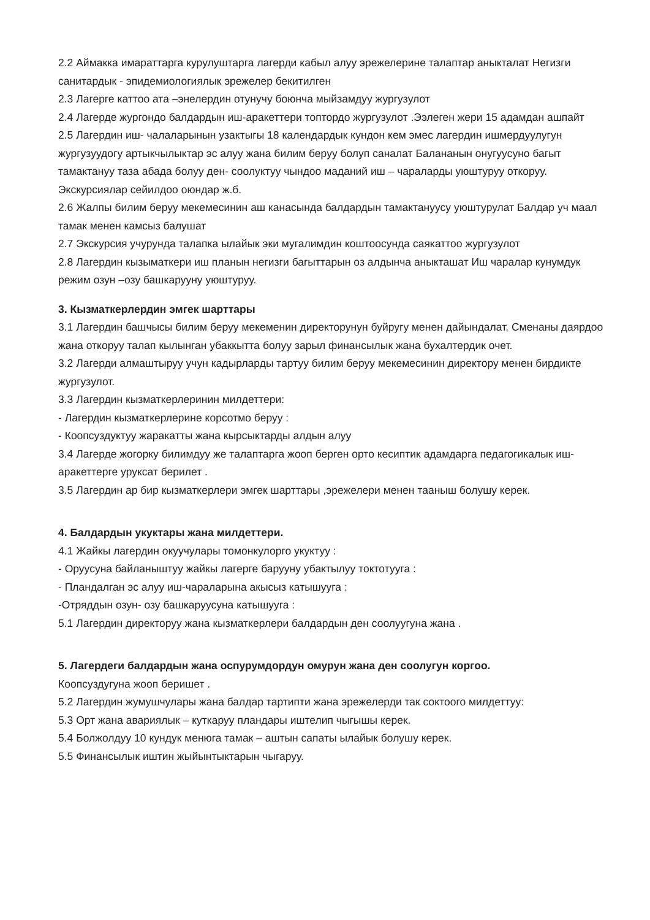2.2 Аймакка имараттарга курулуштарга лагерди кабыл алуу эрежелерине талаптар аныкталат Негизги санитардык - эпидемиологиялык эрежелер бекитилген
2.3 Лагерге каттоо ата –энелердин отунучу боюнча мыйзамдуу жургузулот
2.4 Лагерде жургондо балдардын иш-аракеттери топтордо жургузулот .Ээлеген жери 15 адамдан ашпайт
2.5 Лагердин иш- чалаларынын узактыгы 18 календардык кундон кем эмес лагердин ишмердуулугун жургузуудогу артыкчылыктар эс алуу жана билим беруу болуп саналат Бала­нанын онугуусуно багыт тамактануу таза абада болуу ден- соолуктуу чындоо маданий иш – чараларды уюштуруу откоруу.
Экскурсиялар сейилдоо оюндар ж.б.
2.6 Жалпы билим беруу мекемесинин аш канасында балдардын тамактануусу уюштурулат Балдар уч маал тамак менен камсыз балушат
2.7 Экскурсия учурунда талапка ылайык эки мугалимдин коштоосунда саякаттоо жургузулот
2.8 Лагердин кызыматкери иш планын негизги багыттарын оз алдынча аныкташат Иш чаралар кунумдук режим озун –озу башкарууну уюштуруу.
3. Кызматкерлердин эмгек шарттары
3.1 Лагердин башчысы билим беруу мекеменин директорунун буйругу менен дайындалат. Сменаны даярдоо жана откоруу талап кылынган убаккытта болуу зарыл финансылык жана бухалтердик очет.
3.2 Лагерди алмаштыруу учун кадырларды тартуу билим беруу мекемесинин директору менен бирдикте жургузулот.
3.3 Лагердин кызматкерлеринин милдеттери:
- Лагердин кызматкерлерине корсотмо беруу :
- Коопсуздуктуу жаракатты жана кырсыктарды алдын алуу
3.4 Лагерде жогорку билимдуу же талаптарга жооп берген орто кесиптик адамдарга педагогикалык иш- аракеттерге уруксат берилет .
3.5 Лагердин ар бир кызматкерлери эмгек шарттары ,эрежелери менен тааныш болушу керек.
4. Балдардын укуктары жана милдеттери.
4.1 Жайкы лагердин окуучулары томонкулорго укуктуу :
- Оруусуна байланыштуу жайкы лагерге баруунy убактылуу токтотууга :
- Пландалган эс алуу иш-чараларына акысыз катышууга :
-Отряддын озун- озу башкаруусуна катышууга :
5.1 Лагердин директоруу жана кызматкерлери балдардын ден соолуугуна жана .
5. Лагердеги балдардын жана оспурумдордун омурун жана ден соолугун коргоо.
Коопсуздугуна жооп беришет .
5.2 Лагердин жумушчулары жана балдар тартипти жана эрежелерди так соктоого милдеттуу:
5.3 Орт жана авариялык – куткаруу пландары иштелип чыгышы керек.
5.4 Болжолдуу 10 кундук менюга тамак – аштын сапаты ылайык болушу керек.
5.5 Финансылык иштин жыйынтыктарын чыгаруу.